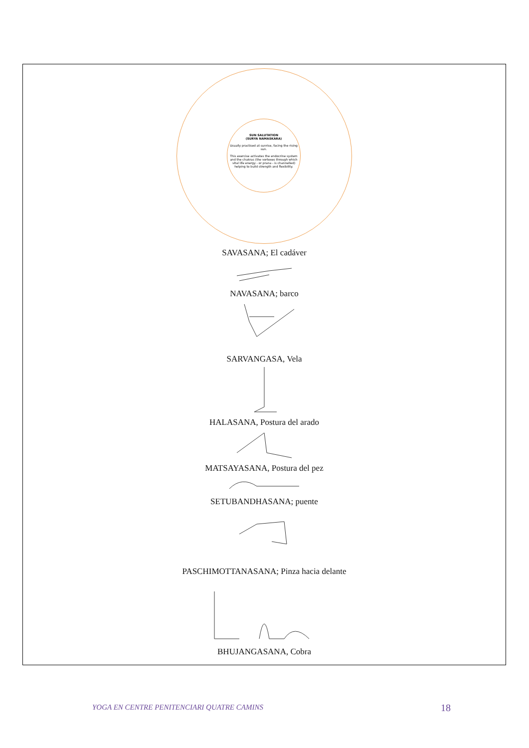SUN SALUTATION
(SURYA NAMASKARA)
Usually practised at sunrise, facing the rising sun.
This exercise activates the endocrine system and the chakras (the vortexes through which vital life energy - or prana - is channelled) helping to build strength and flexibility.
SAVASANA; El cadáver
NAVASANA; barco
SARVANGASA, Vela
HALASANA, Postura del arado
MATSAYASANA, Postura del pez
SETUBANDHASANA; puente
PASCHIMOTTANASANA; Pinza hacia delante
BHUJANGASANA, Cobra
YOGA EN CENTRE PENITENCIARI QUATRE CAMINS 18